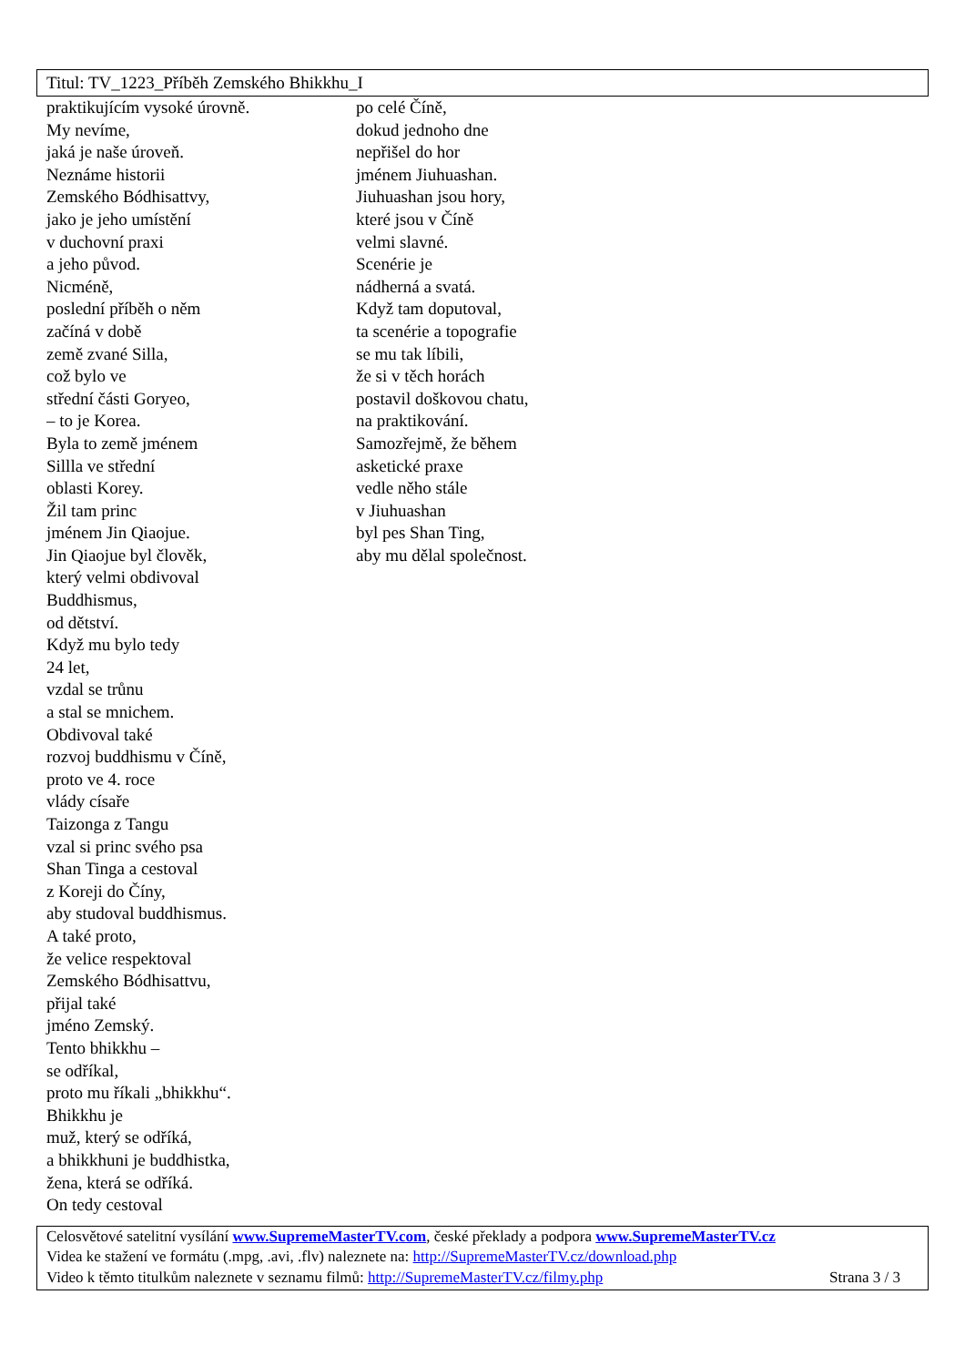Titul: TV_1223_Příběh Zemského Bhikkhu_I
praktikujícím vysoké úrovně.
My nevíme,
jaká je naše úroveň.
Neznáme historii
Zemského Bódhisattvy,
jako je jeho umístění
v duchovní praxi
a jeho původ.
Nicméně,
poslední příběh o něm
začíná v době
země zvané Silla,
což bylo ve
střední části Goryeo,
– to je Korea.
Byla to země jménem
Sillla ve střední
oblasti Korey.
Žil tam princ
jménem Jin Qiaojue.
Jin Qiaojue byl člověk,
který velmi obdivoval
Buddhismus,
od dětství.
Když mu bylo tedy
24 let,
vzdal se trůnu
a stal se mnichem.
Obdivoval také
rozvoj buddhismu v Číně,
proto ve 4. roce
vlády císaře
Taizonga z Tangu
vzal si princ svého psa
Shan Tinga a cestoval
z Koreji do Číny,
aby studoval buddhismus.
A také proto,
že velice respektoval
Zemského Bódhisattvu,
přijal také
jméno Zemský.
Tento bhikkhu –
se odříkal,
proto mu říkali „bhikkhu“.
Bhikkhu je
muž, který se odříká,
a bhikkhuni je buddhistka,
žena, která se odříká.
On tedy cestoval
po celé Číně,
dokud jednoho dne
nepřišel do hor
jménem Jiuhuashan.
Jiuhuashan jsou hory,
které jsou v Číně
velmi slavné.
Scenérie je
nádherná a svatá.
Když tam doputoval,
ta scenérie a topografie
se mu tak líbili,
že si v těch horách
postavil doškovou chatu,
na praktikování.
Samozřejmě, že během
asketické praxe
vedle něho stále
v Jiuhuashan
byl pes Shan Ting,
aby mu dělal společnost.
Celosvětové satelitní vysílání www.SupremeMasterTV.com, české překlady a podpora www.SupremeMasterTV.cz
Videa ke stažení ve formátu (.mpg, .avi, .flv) naleznete na: http://SupremeMasterTV.cz/download.php
Video k těmto titulkům naleznete v seznamu filmů: http://SupremeMasterTV.cz/filmy.php Strana 3 / 3